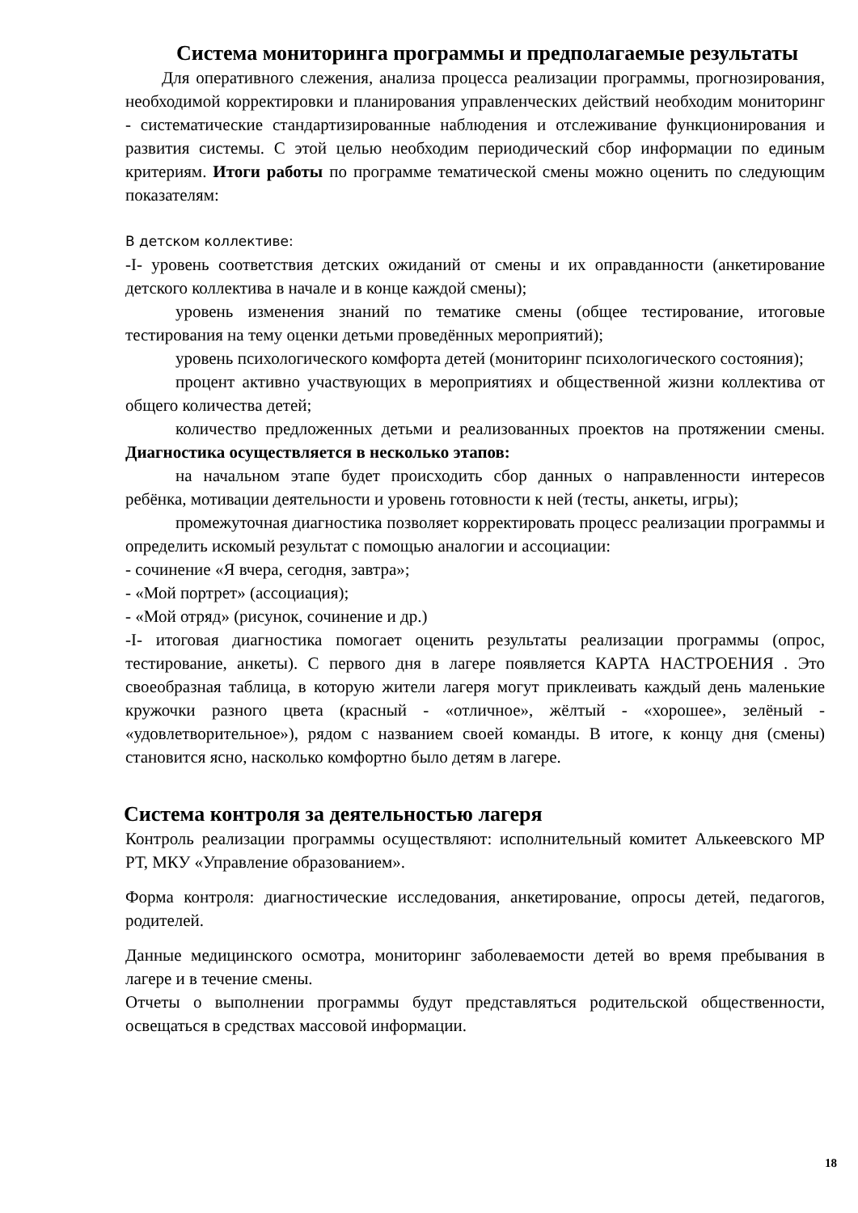Система мониторинга программы и предполагаемые результаты
Для оперативного слежения, анализа процесса реализации программы, прогнозирования, необходимой корректировки и планирования управленческих действий необходим мониторинг - систематические стандартизированные наблюдения и отслеживание функционирования и развития системы. С этой целью необходим периодический сбор информации по единым критериям. Итоги работы по программе тематической смены можно оценить по следующим показателям:
В детском коллективе:
-I- уровень соответствия детских ожиданий от смены и их оправданности (анкетирование детского коллектива в начале и в конце каждой смены);
уровень изменения знаний по тематике смены (общее тестирование, итоговые тестирования на тему оценки детьми проведённых мероприятий);
уровень психологического комфорта детей (мониторинг психологического состояния);
процент активно участвующих в мероприятиях и общественной жизни коллектива от общего количества детей;
количество предложенных детьми и реализованных проектов на протяжении смены. Диагностика осуществляется в несколько этапов:
на начальном этапе будет происходить сбор данных о направленности интересов ребёнка, мотивации деятельности и уровень готовности к ней (тесты, анкеты, игры);
промежуточная диагностика позволяет корректировать процесс реализации программы и определить искомый результат с помощью аналогии и ассоциации:
- сочинение «Я вчера, сегодня, завтра»;
- «Мой портрет» (ассоциация);
- «Мой отряд» (рисунок, сочинение и др.)
-I- итоговая диагностика помогает оценить результаты реализации программы (опрос, тестирование, анкеты). С первого дня в лагере появляется КАРТА НАСТРОЕНИЯ . Это своеобразная таблица, в которую жители лагеря могут приклеивать каждый день маленькие кружочки разного цвета (красный - «отличное», жёлтый - «хорошее», зелёный - «удовлетворительное»), рядом с названием своей команды. В итоге, к концу дня (смены) становится ясно, насколько комфортно было детям в лагере.
Система контроля за деятельностью лагеря
Контроль реализации программы осуществляют: исполнительный комитет Алькеевского МР РТ, МКУ «Управление образованием».
Форма контроля: диагностические исследования, анкетирование, опросы детей, педагогов, родителей.
Данные медицинского осмотра, мониторинг заболеваемости детей во время пребывания в лагере и в течение смены.
Отчеты о выполнении программы будут представляться родительской общественности, освещаться в средствах массовой информации.
18